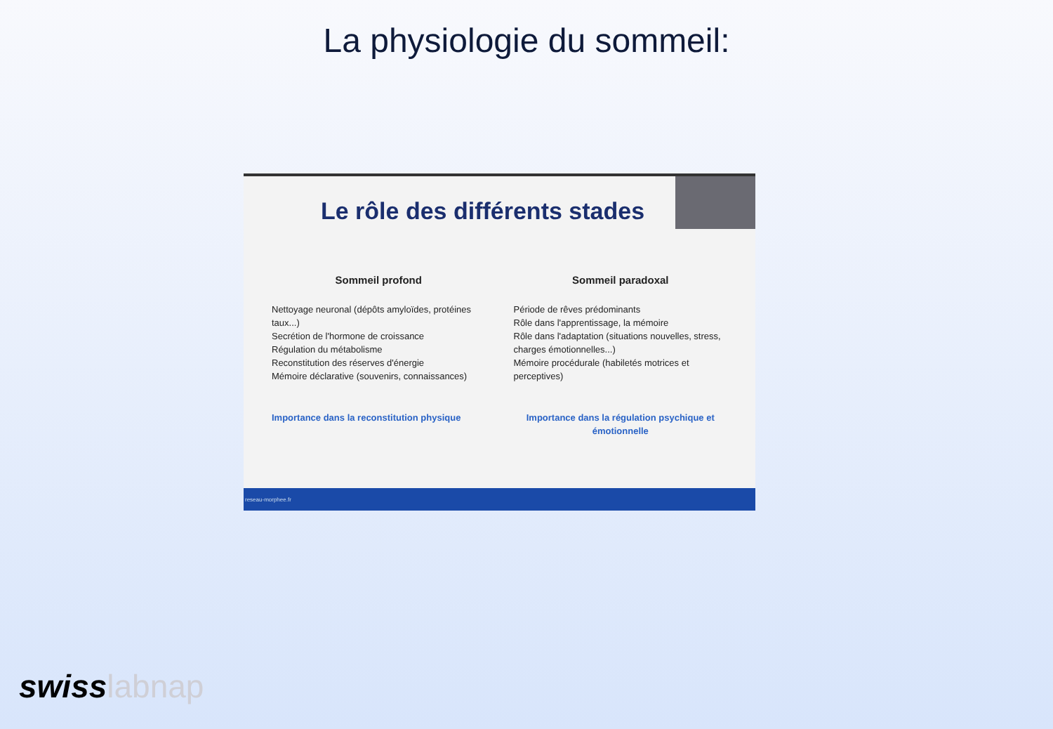La physiologie du sommeil:
Le rôle des différents stades
Sommeil profond
Nettoyage neuronal (dépôts amyloïdes, protéines taux...)
Secrétion de l'hormone de croissance
Régulation du métabolisme
Reconstitution des réserves d'énergie
Mémoire déclarative (souvenirs, connaissances)
Importance dans la reconstitution physique
Sommeil paradoxal
Période de rêves prédominants
Rôle dans l'apprentissage, la mémoire
Rôle dans l'adaptation (situations nouvelles, stress, charges émotionnelles...)
Mémoire procédurale (habiletés motrices et perceptives)
Importance dans la régulation psychique et émotionnelle
reseau-morphee.fr
swisslabnap